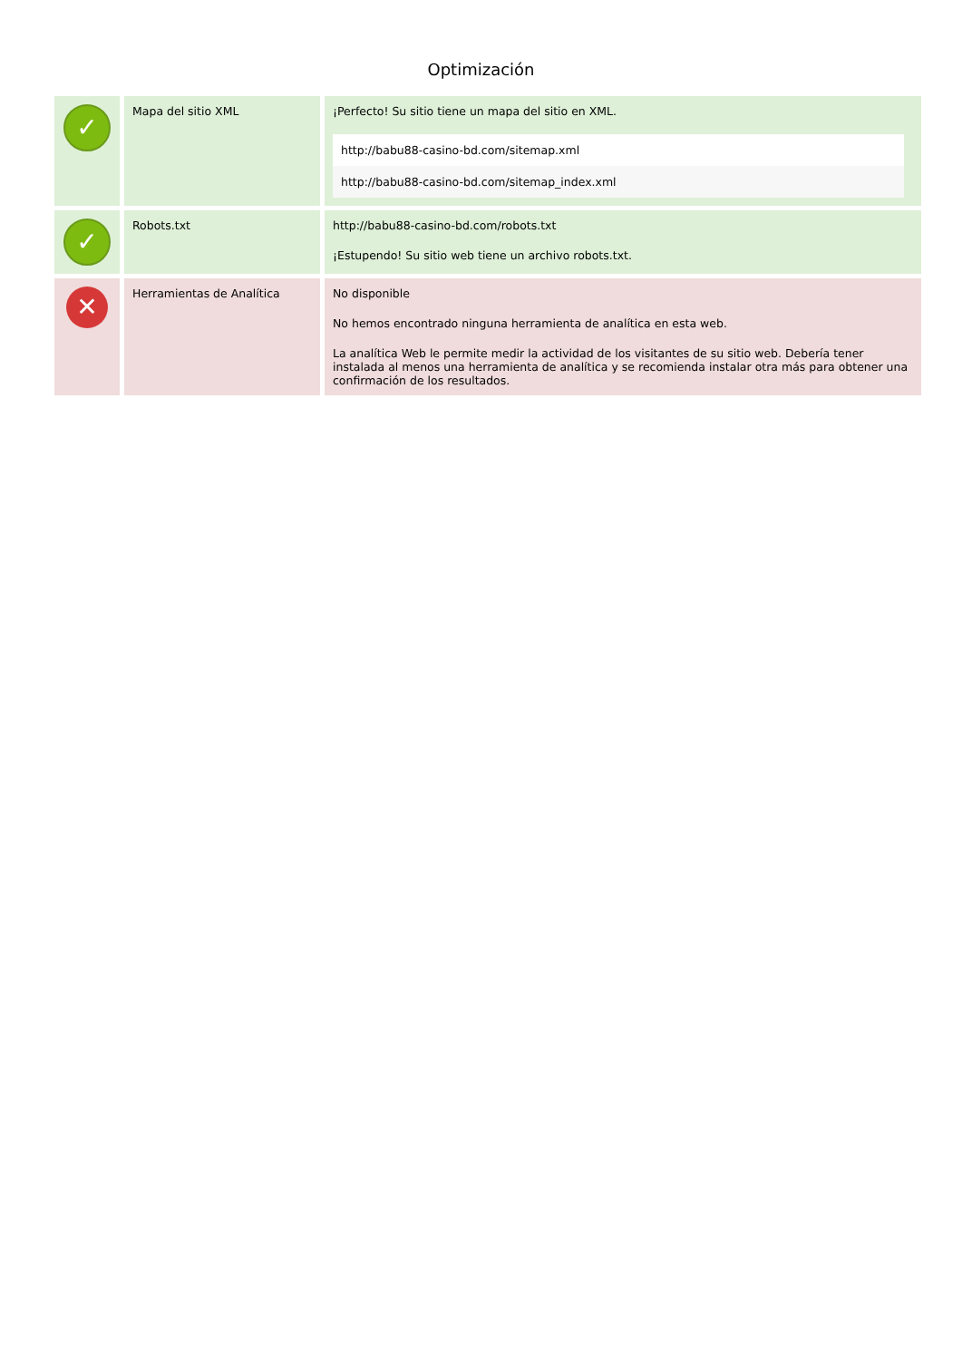Optimización
| ✓ | Mapa del sitio XML | ¡Perfecto! Su sitio tiene un mapa del sitio en XML. / http://babu88-casino-bd.com/sitemap.xml / / http://babu88-casino-bd.com/sitemap_index.xml / |
| ✓ | Robots.txt | http://babu88-casino-bd.com/robots.txt ¡Estupendo! Su sitio web tiene un archivo robots.txt. |
| ✕ | Herramientas de Analítica | No disponible No hemos encontrado ninguna herramienta de analítica en esta web. La analítica Web le permite medir la actividad de los visitantes de su sitio web. Debería tener instalada al menos una herramienta de analítica y se recomienda instalar otra más para obtener una confirmación de los resultados. |